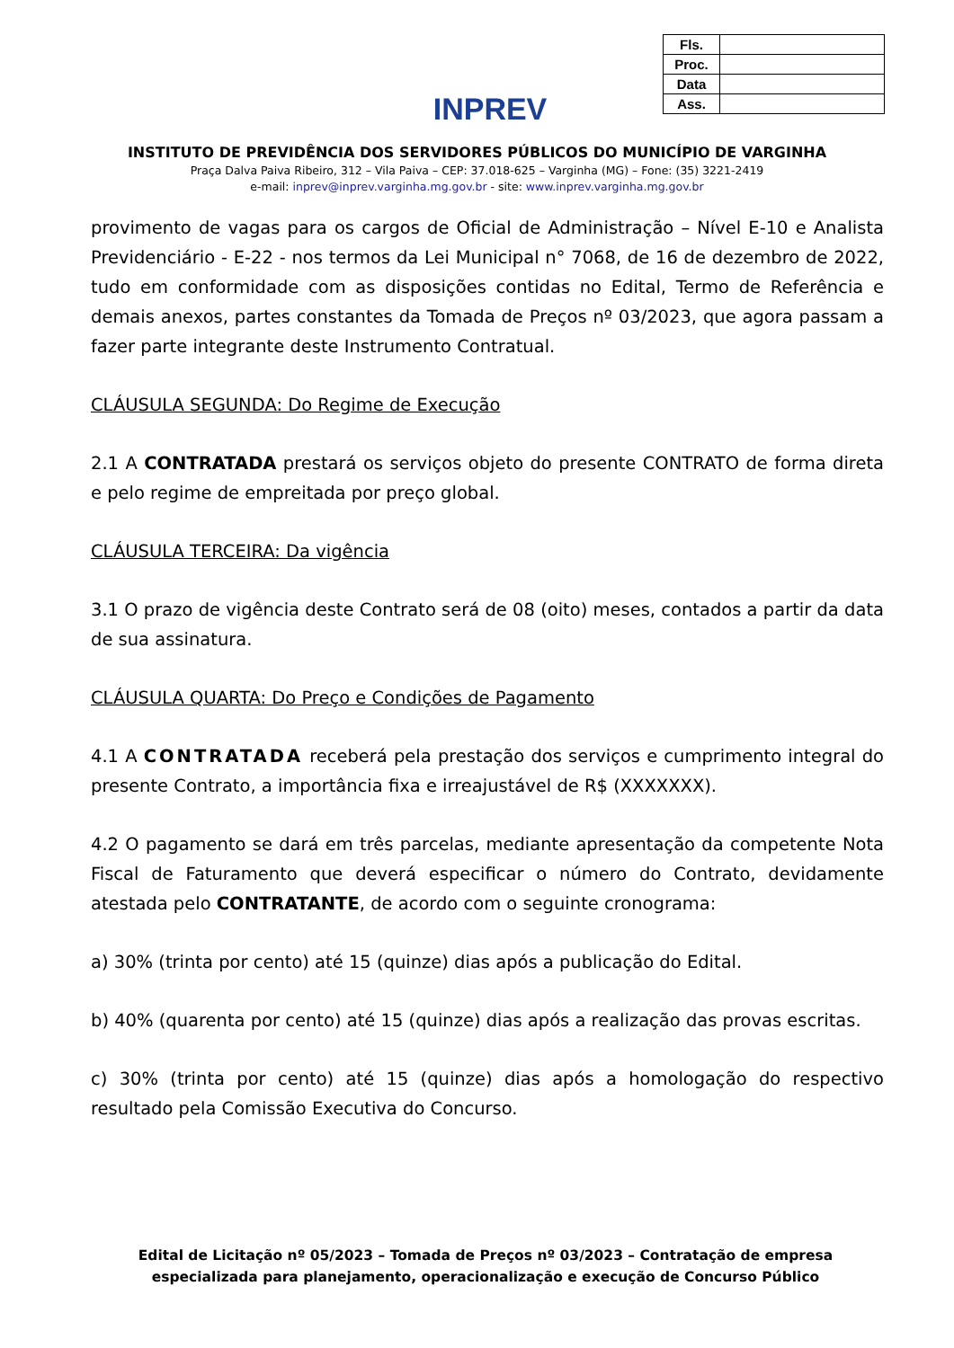INPREV
| Fls. | |
| Proc. | |
| Data | |
| Ass. | |
INSTITUTO DE PREVIDÊNCIA DOS SERVIDORES PÚBLICOS DO MUNICÍPIO DE VARGINHA
Praça Dalva Paiva Ribeiro, 312 – Vila Paiva – CEP: 37.018-625 – Varginha (MG) – Fone: (35) 3221-2419
e-mail: inprev@inprev.varginha.mg.gov.br - site: www.inprev.varginha.mg.gov.br
provimento de vagas para os cargos de Oficial de Administração – Nível E-10 e Analista Previdenciário - E-22 - nos termos da Lei Municipal n° 7068, de 16 de dezembro de 2022, tudo em conformidade com as disposições contidas no Edital, Termo de Referência e demais anexos, partes constantes da Tomada de Preços nº 03/2023, que agora passam a fazer parte integrante deste Instrumento Contratual.
CLÁUSULA SEGUNDA: Do Regime de Execução
2.1 A CONTRATADA prestará os serviços objeto do presente CONTRATO de forma direta e pelo regime de empreitada por preço global.
CLÁUSULA TERCEIRA: Da vigência
3.1 O prazo de vigência deste Contrato será de 08 (oito) meses, contados a partir da data de sua assinatura.
CLÁUSULA QUARTA: Do Preço e Condições de Pagamento
4.1 A CONTRATADA receberá pela prestação dos serviços e cumprimento integral do presente Contrato, a importância fixa e irreajustável de R$ (XXXXXXX).
4.2 O pagamento se dará em três parcelas, mediante apresentação da competente Nota Fiscal de Faturamento que deverá especificar o número do Contrato, devidamente atestada pelo CONTRATANTE, de acordo com o seguinte cronograma:
a) 30% (trinta por cento) até 15 (quinze) dias após a publicação do Edital.
b) 40% (quarenta por cento) até 15 (quinze) dias após a realização das provas escritas.
c) 30% (trinta por cento) até 15 (quinze) dias após a homologação do respectivo resultado pela Comissão Executiva do Concurso.
Edital de Licitação nº 05/2023 – Tomada de Preços nº 03/2023 – Contratação de empresa especializada para planejamento, operacionalização e execução de Concurso Público